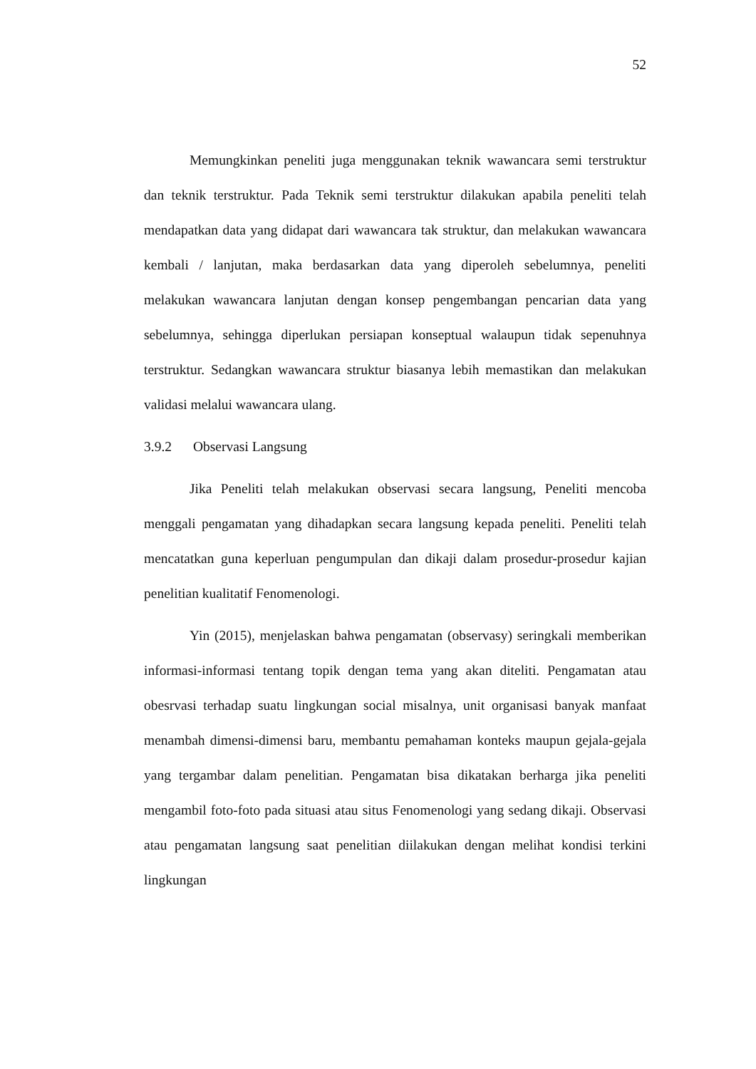52
Memungkinkan peneliti juga menggunakan teknik wawancara semi terstruktur dan teknik terstruktur. Pada Teknik semi terstruktur dilakukan apabila peneliti telah mendapatkan data yang didapat dari wawancara tak struktur, dan melakukan wawancara kembali / lanjutan, maka berdasarkan data yang diperoleh sebelumnya, peneliti melakukan wawancara lanjutan dengan konsep pengembangan pencarian data yang sebelumnya, sehingga diperlukan persiapan konseptual walaupun tidak sepenuhnya terstruktur. Sedangkan wawancara struktur biasanya lebih memastikan dan melakukan validasi melalui wawancara ulang.
3.9.2 Observasi Langsung
Jika Peneliti telah melakukan observasi secara langsung, Peneliti mencoba menggali pengamatan yang dihadapkan secara langsung kepada peneliti. Peneliti telah mencatatkan guna keperluan pengumpulan dan dikaji dalam prosedur-prosedur kajian penelitian kualitatif Fenomenologi.
Yin (2015), menjelaskan bahwa pengamatan (observasy) seringkali memberikan informasi-informasi tentang topik dengan tema yang akan diteliti. Pengamatan atau obesrvasi terhadap suatu lingkungan social misalnya, unit organisasi banyak manfaat menambah dimensi-dimensi baru, membantu pemahaman konteks maupun gejala-gejala yang tergambar dalam penelitian. Pengamatan bisa dikatakan berharga jika peneliti mengambil foto-foto pada situasi atau situs Fenomenologi yang sedang dikaji. Observasi atau pengamatan langsung saat penelitian diilakukan dengan melihat kondisi terkini lingkungan